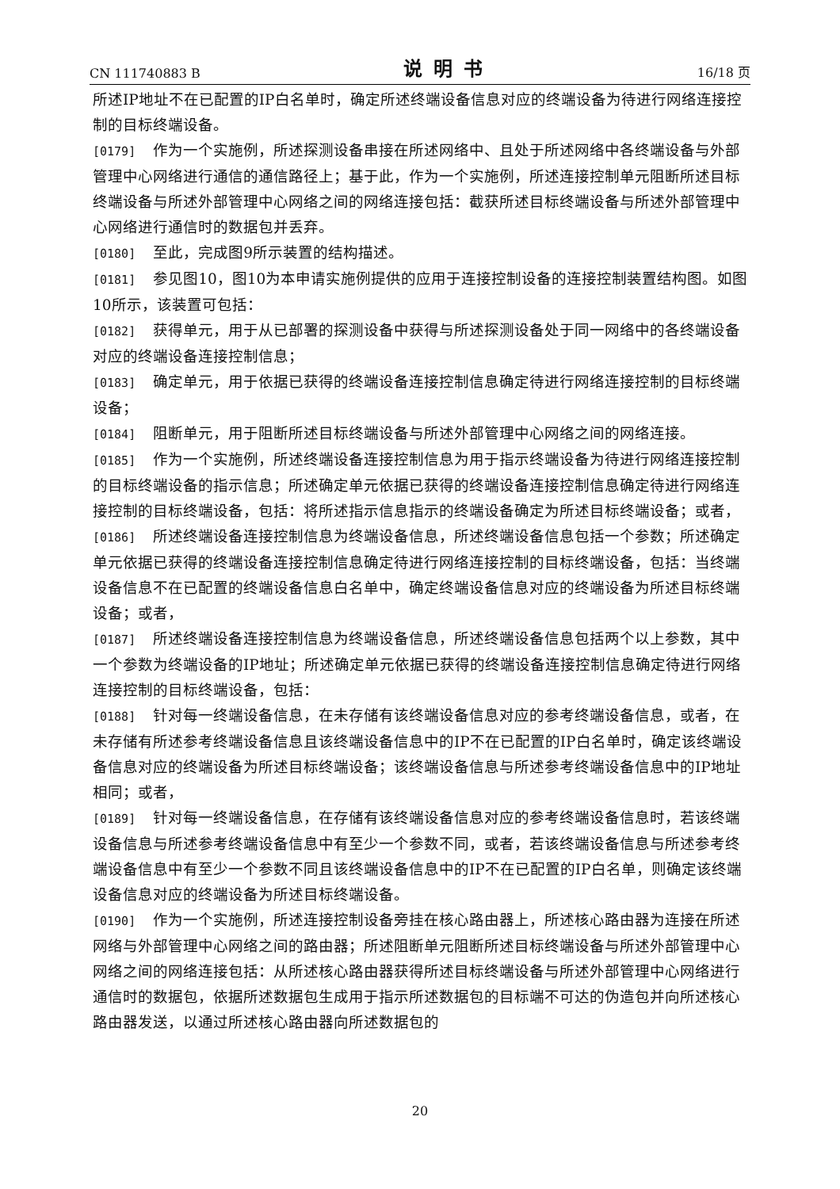CN 111740883 B 说明书 16/18 页
所述IP地址不在已配置的IP白名单时，确定所述终端设备信息对应的终端设备为待进行网络连接控制的目标终端设备。
[0179] 作为一个实施例，所述探测设备串接在所述网络中、且处于所述网络中各终端设备与外部管理中心网络进行通信的通信路径上；基于此，作为一个实施例，所述连接控制单元阻断所述目标终端设备与所述外部管理中心网络之间的网络连接包括：截获所述目标终端设备与所述外部管理中心网络进行通信时的数据包并丢弃。
[0180] 至此，完成图9所示装置的结构描述。
[0181] 参见图10，图10为本申请实施例提供的应用于连接控制设备的连接控制装置结构图。如图10所示，该装置可包括：
[0182] 获得单元，用于从已部署的探测设备中获得与所述探测设备处于同一网络中的各终端设备对应的终端设备连接控制信息；
[0183] 确定单元，用于依据已获得的终端设备连接控制信息确定待进行网络连接控制的目标终端设备；
[0184] 阻断单元，用于阻断所述目标终端设备与所述外部管理中心网络之间的网络连接。
[0185] 作为一个实施例，所述终端设备连接控制信息为用于指示终端设备为待进行网络连接控制的目标终端设备的指示信息；所述确定单元依据已获得的终端设备连接控制信息确定待进行网络连接控制的目标终端设备，包括：将所述指示信息指示的终端设备确定为所述目标终端设备；或者，
[0186] 所述终端设备连接控制信息为终端设备信息，所述终端设备信息包括一个参数；所述确定单元依据已获得的终端设备连接控制信息确定待进行网络连接控制的目标终端设备，包括：当终端设备信息不在已配置的终端设备信息白名单中，确定终端设备信息对应的终端设备为所述目标终端设备；或者，
[0187] 所述终端设备连接控制信息为终端设备信息，所述终端设备信息包括两个以上参数，其中一个参数为终端设备的IP地址；所述确定单元依据已获得的终端设备连接控制信息确定待进行网络连接控制的目标终端设备，包括：
[0188] 针对每一终端设备信息，在未存储有该终端设备信息对应的参考终端设备信息，或者，在未存储有所述参考终端设备信息且该终端设备信息中的IP不在已配置的IP白名单时，确定该终端设备信息对应的终端设备为所述目标终端设备；该终端设备信息与所述参考终端设备信息中的IP地址相同；或者，
[0189] 针对每一终端设备信息，在存储有该终端设备信息对应的参考终端设备信息时，若该终端设备信息与所述参考终端设备信息中有至少一个参数不同，或者，若该终端设备信息与所述参考终端设备信息中有至少一个参数不同且该终端设备信息中的IP不在已配置的IP白名单，则确定该终端设备信息对应的终端设备为所述目标终端设备。
[0190] 作为一个实施例，所述连接控制设备旁挂在核心路由器上，所述核心路由器为连接在所述网络与外部管理中心网络之间的路由器；所述阻断单元阻断所述目标终端设备与所述外部管理中心网络之间的网络连接包括：从所述核心路由器获得所述目标终端设备与所述外部管理中心网络进行通信时的数据包，依据所述数据包生成用于指示所述数据包的目标端不可达的伪造包并向所述核心路由器发送，以通过所述核心路由器向所述数据包的
20